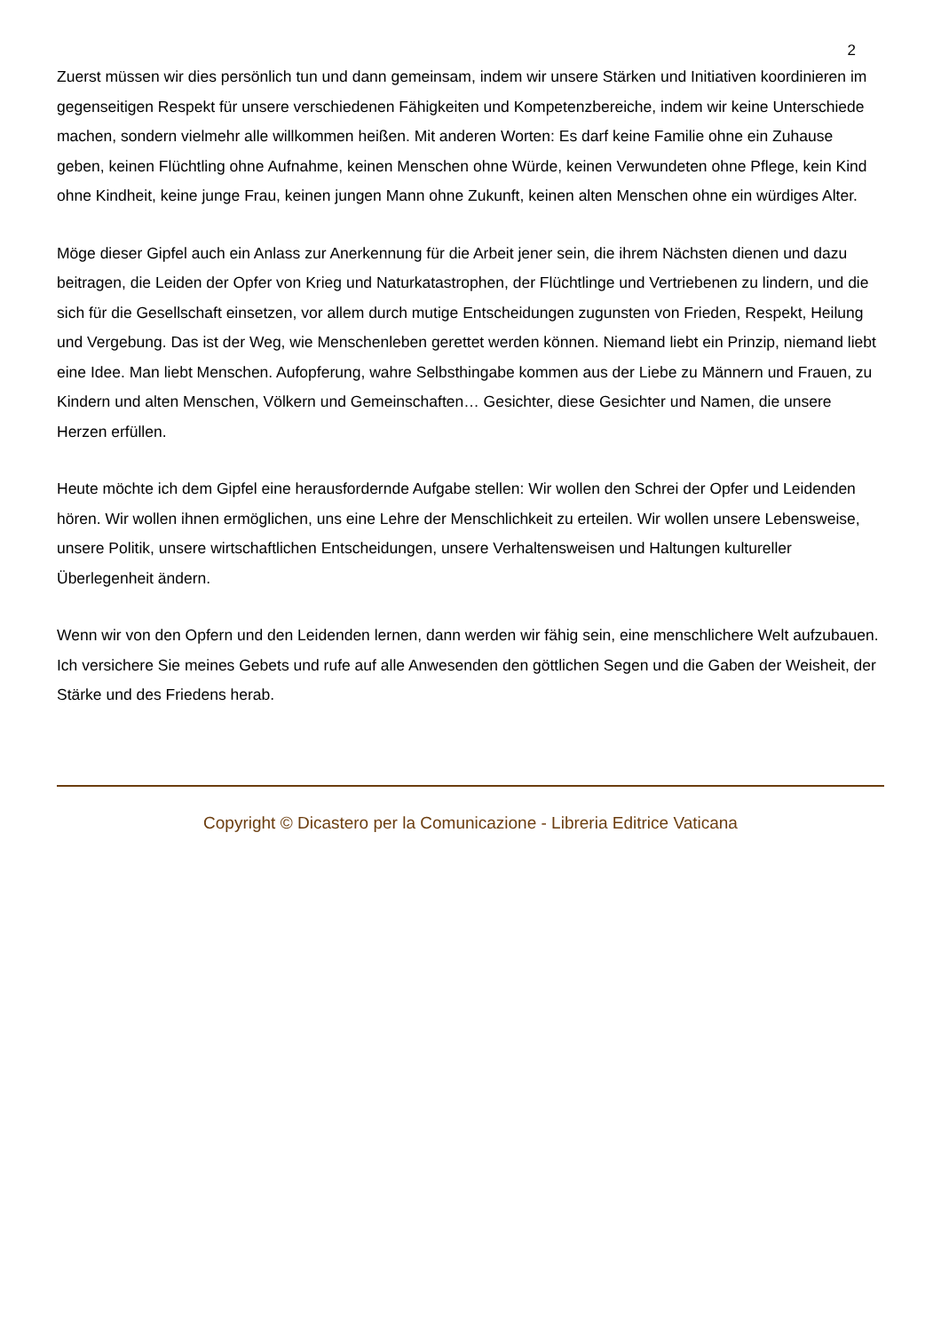2
Zuerst müssen wir dies persönlich tun und dann gemeinsam, indem wir unsere Stärken und Initiativen koordinieren im gegenseitigen Respekt für unsere verschiedenen Fähigkeiten und Kompetenzbereiche, indem wir keine Unterschiede machen, sondern vielmehr alle willkommen heißen. Mit anderen Worten: Es darf keine Familie ohne ein Zuhause geben, keinen Flüchtling ohne Aufnahme, keinen Menschen ohne Würde, keinen Verwundeten ohne Pflege, kein Kind ohne Kindheit, keine junge Frau, keinen jungen Mann ohne Zukunft, keinen alten Menschen ohne ein würdiges Alter.
Möge dieser Gipfel auch ein Anlass zur Anerkennung für die Arbeit jener sein, die ihrem Nächsten dienen und dazu beitragen, die Leiden der Opfer von Krieg und Naturkatastrophen, der Flüchtlinge und Vertriebenen zu lindern, und die sich für die Gesellschaft einsetzen, vor allem durch mutige Entscheidungen zugunsten von Frieden, Respekt, Heilung und Vergebung. Das ist der Weg, wie Menschenleben gerettet werden können. Niemand liebt ein Prinzip, niemand liebt eine Idee. Man liebt Menschen. Aufopferung, wahre Selbsthingabe kommen aus der Liebe zu Männern und Frauen, zu Kindern und alten Menschen, Völkern und Gemeinschaften… Gesichter, diese Gesichter und Namen, die unsere Herzen erfüllen.
Heute möchte ich dem Gipfel eine herausfordernde Aufgabe stellen: Wir wollen den Schrei der Opfer und Leidenden hören. Wir wollen ihnen ermöglichen, uns eine Lehre der Menschlichkeit zu erteilen. Wir wollen unsere Lebensweise, unsere Politik, unsere wirtschaftlichen Entscheidungen, unsere Verhaltensweisen und Haltungen kultureller Überlegenheit ändern.
Wenn wir von den Opfern und den Leidenden lernen, dann werden wir fähig sein, eine menschlichere Welt aufzubauen. Ich versichere Sie meines Gebets und rufe auf alle Anwesenden den göttlichen Segen und die Gaben der Weisheit, der Stärke und des Friedens herab.
Copyright © Dicastero per la Comunicazione - Libreria Editrice Vaticana